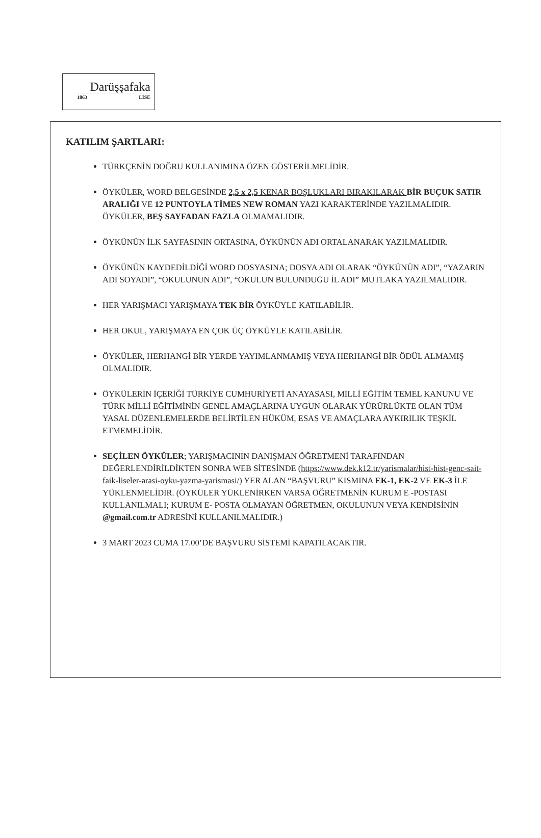Darüşşafaka
1863 LİSE
KATILIM ŞARTLARI:
TÜRKÇENİN DOĞRU KULLANIMINA ÖZEN GÖSTERİLMELİDİR.
ÖYKÜLER, WORD BELGESİNDE 2,5 x 2,5 KENAR BOŞLUKLARI BIRAKILARAK BİR BUÇUK SATIR ARALIĞI VE 12 PUNTOYLA TİMES NEW ROMAN YAZI KARAKTERİNDE YAZILMALIDIR. ÖYKÜLER, BEŞ SAYFADAN FAZLA OLMAMALIDIR.
ÖYKÜNÜN İLK SAYFASININ ORTASINA, ÖYKÜNÜN ADI ORTALANARAK YAZILMALIDIR.
ÖYKÜNÜN KAYDEDİLDİĞİ WORD DOSYASINA; DOSYA ADI OLARAK “ÖYKÜNÜN ADI”, “YAZARIN ADI SOYADI”, “OKULUNUN ADI”, “OKULUN BULUNDUĞU İL ADI” MUTLAKA YAZILMALIDIR.
HER YARIŞMACI YARIŞMAYA TEK BİR ÖYKÜYLE KATILABİLİR.
HER OKUL, YARIŞMAYA EN ÇOK ÜÇ ÖYKÜYLE KATILABİLİR.
ÖYKÜLER, HERHANGİ BİR YERDE YAYIMLANMAMIŞ VEYA HERHANGİ BİR ÖDÜL ALMAMIŞ OLMALIDIR.
ÖYKÜLERİN İÇERİĞİ TÜRKİYE CUMHURİYETİ ANAYASASI, MİLLİ EĞİTİM TEMEL KANUNU VE TÜRK MİLLİ EĞİTİMİNİN GENEL AMAÇLARINA UYGUN OLARAK YÜRÜRLÜKTE OLAN TÜM YASAL DÜZENLEMELERDE BELİRTİLEN HÜKÜM, ESAS VE AMAÇLARA AYKIRILIK TEŞKİL ETMEMELİDİR.
SEÇİLEN ÖYKÜLER; YARIŞMACININ DANIŞMAN ÖĞRETMENİ TARAFINDAN DEĞERLENDİRİLDİKTEN SONRA WEB SİTESİNDE (https://www.dek.k12.tr/yarismalar/hist-hist-genc-sait-faik-liseler-arasi-oyku-yazma-yarismasi/) YER ALAN “BAŞVURU” KISMINA EK-1, EK-2 VE EK-3 İLE YÜKLENMELİDİR. (ÖYKÜLER YÜKLENİRKEN VARSA ÖĞRETMENİN KURUM E -POSTASI KULLANILMALI; KURUM E- POSTA OLMAYAN ÖĞRETMEN, OKULUNUN VEYA KENDİSİNİN @gmail.com.tr ADRESİNİ KULLANILMALIDIR.)
3 MART 2023 CUMA 17.00’DE BAŞVURU SİSTEMİ KAPATILACAKTIR.